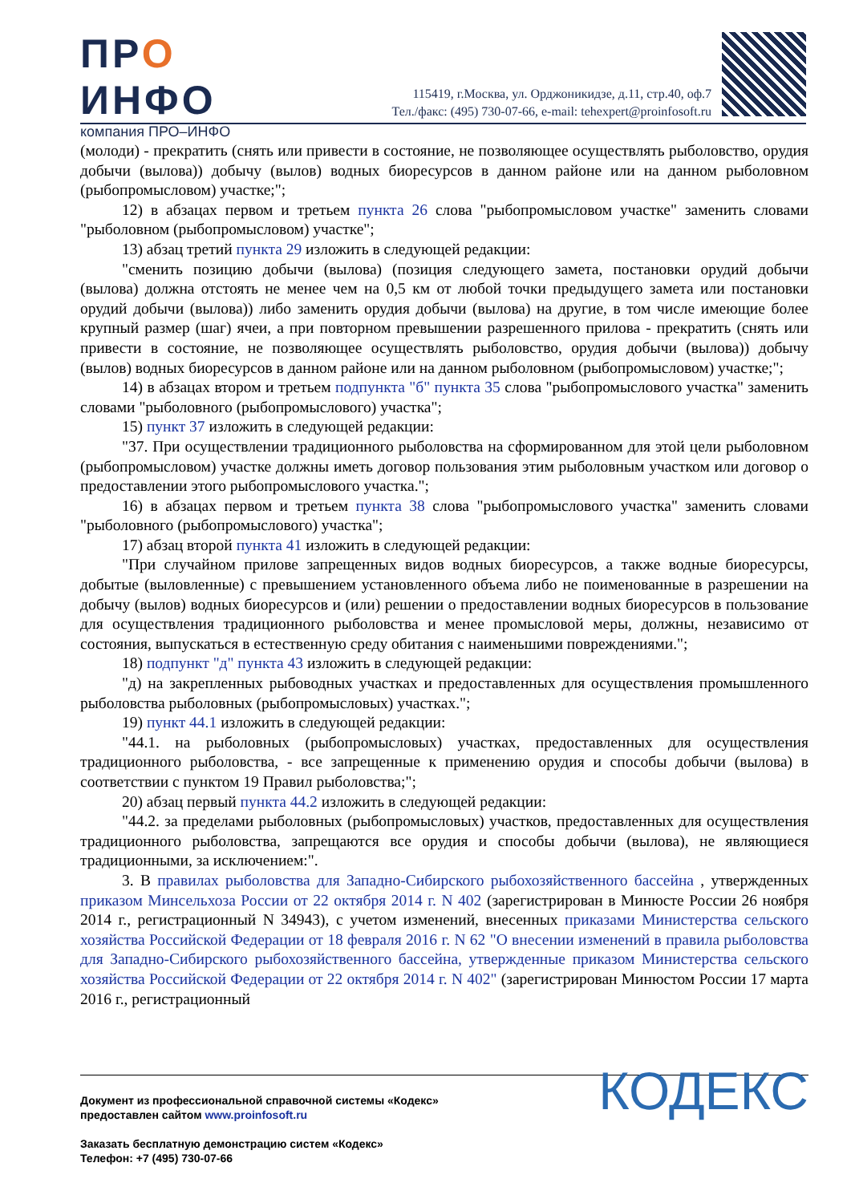ПРО
ИНФО
компания ПРО–ИНФО
115419, г.Москва, ул. Орджоникидзе, д.11, стр.40, оф.7
Тел./факс: (495) 730-07-66, e-mail: tehexpert@proinfosoft.ru
(молоди) - прекратить (снять или привести в состояние, не позволяющее осуществлять рыболовство, орудия добычи (вылова)) добычу (вылов) водных биоресурсов в данном районе или на данном рыболовном (рыбопромысловом) участке;";
12) в абзацах первом и третьем пункта 26 слова "рыбопромысловом участке" заменить словами "рыболовном (рыбопромысловом) участке";
13) абзац третий пункта 29 изложить в следующей редакции:
"сменить позицию добычи (вылова) (позиция следующего замета, постановки орудий добычи (вылова) должна отстоять не менее чем на 0,5 км от любой точки предыдущего замета или постановки орудий добычи (вылова)) либо заменить орудия добычи (вылова) на другие, в том числе имеющие более крупный размер (шаг) ячеи, а при повторном превышении разрешенного прилова - прекратить (снять или привести в состояние, не позволяющее осуществлять рыболовство, орудия добычи (вылова)) добычу (вылов) водных биоресурсов в данном районе или на данном рыболовном (рыбопромысловом) участке;";
14) в абзацах втором и третьем подпункта "б" пункта 35 слова "рыбопромыслового участка" заменить словами "рыболовного (рыбопромыслового) участка";
15) пункт 37 изложить в следующей редакции:
"37. При осуществлении традиционного рыболовства на сформированном для этой цели рыболовном (рыбопромысловом) участке должны иметь договор пользования этим рыболовным участком или договор о предоставлении этого рыбопромыслового участка.";
16) в абзацах первом и третьем пункта 38 слова "рыбопромыслового участка" заменить словами "рыболовного (рыбопромыслового) участка";
17) абзац второй пункта 41 изложить в следующей редакции:
"При случайном прилове запрещенных видов водных биоресурсов, а также водные биоресурсы, добытые (выловленные) с превышением установленного объема либо не поименованные в разрешении на добычу (вылов) водных биоресурсов и (или) решении о предоставлении водных биоресурсов в пользование для осуществления традиционного рыболовства и менее промысловой меры, должны, независимо от состояния, выпускаться в естественную среду обитания с наименьшими повреждениями.";
18) подпункт "д" пункта 43 изложить в следующей редакции:
"д) на закрепленных рыбоводных участках и предоставленных для осуществления промышленного рыболовства рыболовных (рыбопромысловых) участках.";
19) пункт 44.1 изложить в следующей редакции:
"44.1. на рыболовных (рыбопромысловых) участках, предоставленных для осуществления традиционного рыболовства, - все запрещенные к применению орудия и способы добычи (вылова) в соответствии с пунктом 19 Правил рыболовства;";
20) абзац первый пункта 44.2 изложить в следующей редакции:
"44.2. за пределами рыболовных (рыбопромысловых) участков, предоставленных для осуществления традиционного рыболовства, запрещаются все орудия и способы добычи (вылова), не являющиеся традиционными, за исключением:".
3. В правилах рыболовства для Западно-Сибирского рыбохозяйственного бассейна , утвержденных приказом Минсельхоза России от 22 октября 2014 г. N 402 (зарегистрирован в Минюсте России 26 ноября 2014 г., регистрационный N 34943), с учетом изменений, внесенных приказами Министерства сельского хозяйства Российской Федерации от 18 февраля 2016 г. N 62 "О внесении изменений в правила рыболовства для Западно-Сибирского рыбохозяйственного бассейна, утвержденные приказом Министерства сельского хозяйства Российской Федерации от 22 октября 2014 г. N 402" (зарегистрирован Минюстом России 17 марта 2016 г., регистрационный
КОДЕКС
Документ из профессиональной справочной системы «Кодекс»
предоставлен сайтом www.proinfosoft.ru
Заказать бесплатную демонстрацию систем «Кодекс»
Телефон: +7 (495) 730-07-66